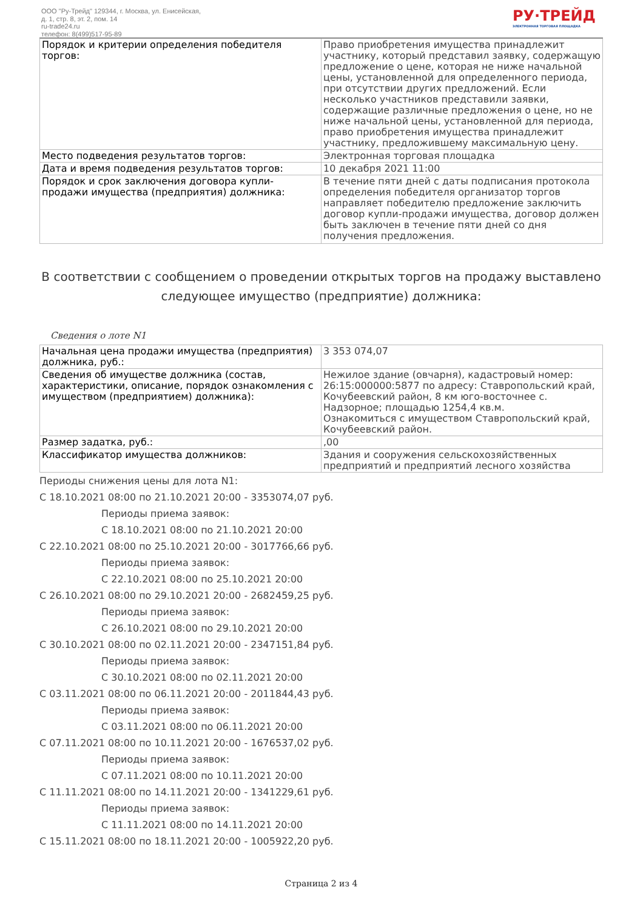ООО "Ру-Трейд" 129344, г. Москва, ул. Енисейская,
д. 1, стр. 8, эт. 2, пом. 14
ru-trade24.ru
телефон: 8(499)517-95-89
РУ·ТРЕЙД
ЭЛЕКТРОННАЯ ТОРГОВАЯ ПЛОЩАДКА
| Порядок и критерии определения победителя торгов: | Право приобретения имущества принадлежит участнику, который представил заявку, содержащую предложение о цене, которая не ниже начальной цены, установленной для определенного периода, при отсутствии других предложений. Если несколько участников представили заявки, содержащие различные предложения о цене, но не ниже начальной цены, установленной для периода, право приобретения имущества принадлежит участнику, предложившему максимальную цену. |
| Место подведения результатов торгов: | Электронная торговая площадка |
| Дата и время подведения результатов торгов: | 10 декабря 2021 11:00 |
| Порядок и срок заключения договора купли-продажи имущества (предприятия) должника: | В течение пяти дней с даты подписания протокола определения победителя организатор торгов направляет победителю предложение заключить договор купли-продажи имущества, договор должен быть заключен в течение пяти дней со дня получения предложения. |
В соответствии с сообщением о проведении открытых торгов на продажу выставлено следующее имущество (предприятие) должника:
Сведения о лоте N1
| Начальная цена продажи имущества (предприятия) должника, руб.: | 3 353 074,07 |
| Сведения об имуществе должника (состав, характеристики, описание, порядок ознакомления с имуществом (предприятием) должника): | Нежилое здание (овчарня), кадастровый номер: 26:15:000000:5877 по адресу: Ставропольский край, Кочубеевский район, 8 км юго-восточнее с. Надзорное; площадью 1254,4 кв.м. Ознакомиться с имуществом Ставропольский край, Кочубеевский район. |
| Размер задатка, руб.: | ,00 |
| Классификатор имущества должников: | Здания и сооружения сельскохозяйственных предприятий и предприятий лесного хозяйства |
Периоды снижения цены для лота N1:
С 18.10.2021 08:00 по 21.10.2021 20:00 - 3353074,07 руб.
Периоды приема заявок:
С 18.10.2021 08:00 по 21.10.2021 20:00
С 22.10.2021 08:00 по 25.10.2021 20:00 - 3017766,66 руб.
Периоды приема заявок:
С 22.10.2021 08:00 по 25.10.2021 20:00
С 26.10.2021 08:00 по 29.10.2021 20:00 - 2682459,25 руб.
Периоды приема заявок:
С 26.10.2021 08:00 по 29.10.2021 20:00
С 30.10.2021 08:00 по 02.11.2021 20:00 - 2347151,84 руб.
Периоды приема заявок:
С 30.10.2021 08:00 по 02.11.2021 20:00
С 03.11.2021 08:00 по 06.11.2021 20:00 - 2011844,43 руб.
Периоды приема заявок:
С 03.11.2021 08:00 по 06.11.2021 20:00
С 07.11.2021 08:00 по 10.11.2021 20:00 - 1676537,02 руб.
Периоды приема заявок:
С 07.11.2021 08:00 по 10.11.2021 20:00
С 11.11.2021 08:00 по 14.11.2021 20:00 - 1341229,61 руб.
Периоды приема заявок:
С 11.11.2021 08:00 по 14.11.2021 20:00
С 15.11.2021 08:00 по 18.11.2021 20:00 - 1005922,20 руб.
Страница 2 из 4